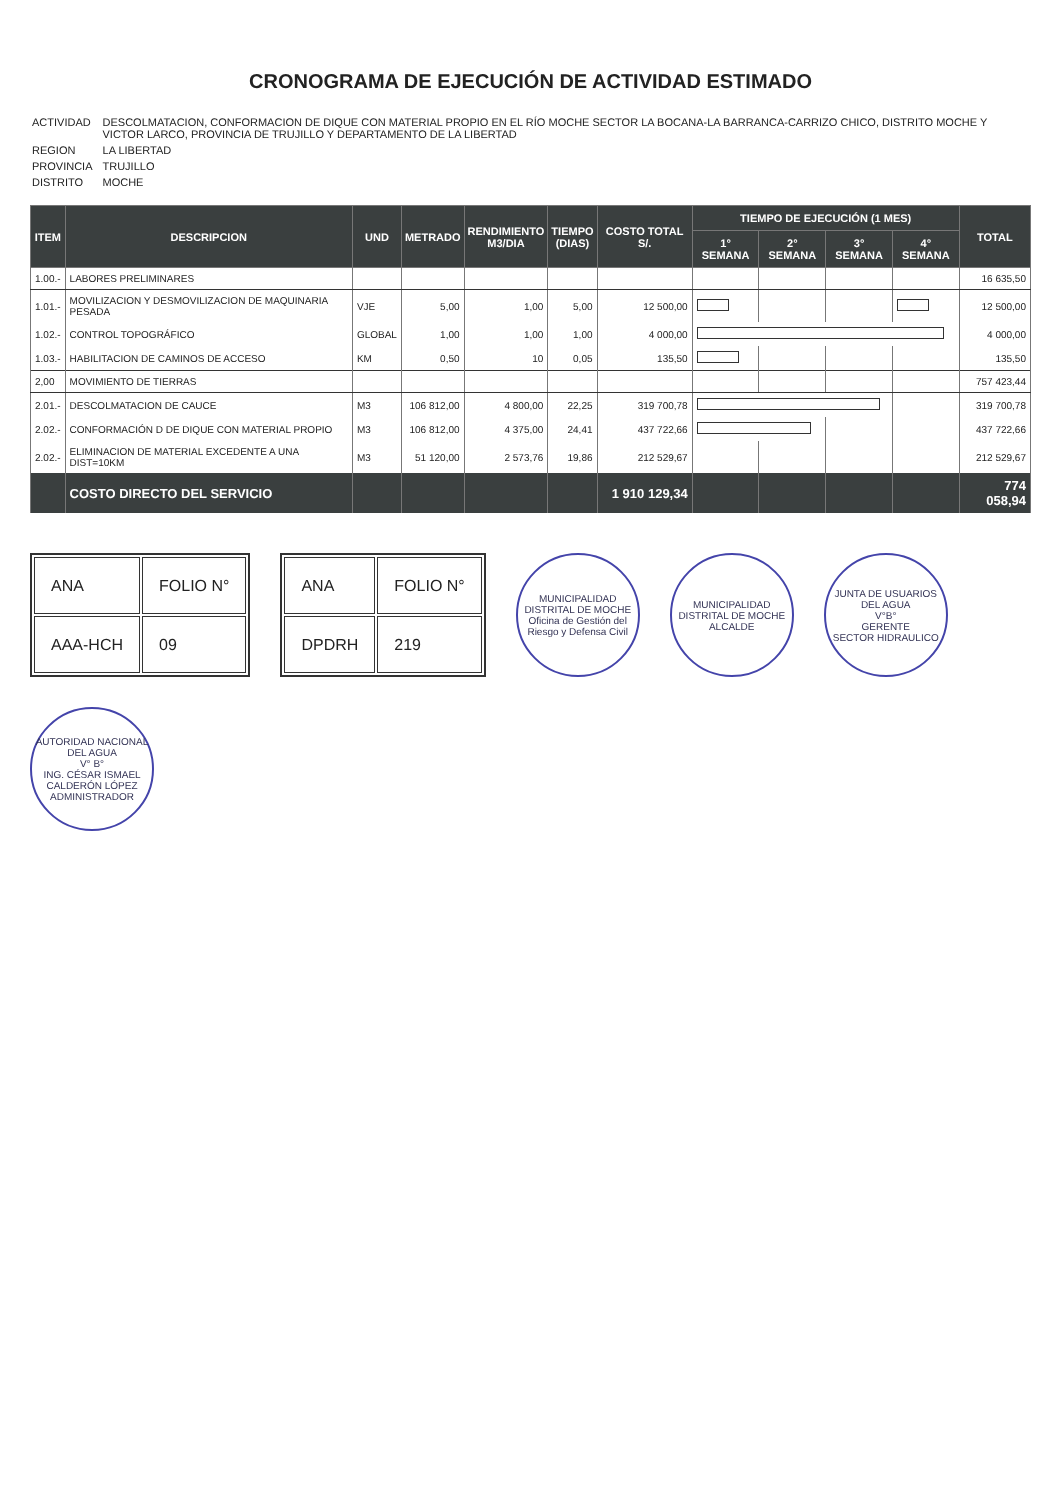CRONOGRAMA DE EJECUCIÓN DE ACTIVIDAD ESTIMADO
| ACTIVIDAD | DESCOLMATACION, CONFORMACION DE DIQUE CON MATERIAL PROPIO EN EL RÍO MOCHE SECTOR LA BOCANA-LA BARRANCA-CARRIZO CHICO, DISTRITO MOCHE Y VICTOR LARCO, PROVINCIA DE TRUJILLO Y DEPARTAMENTO DE LA LIBERTAD |
| REGION | LA LIBERTAD |
| PROVINCIA | TRUJILLO |
| DISTRITO | MOCHE |
| ITEM | DESCRIPCION | UND | METRADO | RENDIMIENTO M3/DIA | TIEMPO (DIAS) | COSTO TOTAL S/. | TIEMPO DE EJECUCIÓN (1 MES) | | | | TOTAL |
| --- | --- | --- | --- | --- | --- | --- | --- | --- | --- | --- | --- |
| | | | | | | | 1° SEMANA | 2° SEMANA | 3° SEMANA | 4° SEMANA | |
| 1.00.- | LABORES PRELIMINARES | | | | | | | | | | 16 635,50 |
| 1.01.- | MOVILIZACION Y DESMOVILIZACION DE MAQUINARIA PESADA | VJE | 5,00 | 1,00 | 5,00 | 12 500,00 | | | | | 12 500,00 |
| 1.02.- | CONTROL TOPOGRÁFICO | GLOBAL | 1,00 | 1,00 | 1,00 | 4 000,00 | | | | | 4 000,00 |
| 1.03.- | HABILITACION DE CAMINOS DE ACCESO | KM | 0,50 | 10 | 0,05 | 135,50 | | | | | 135,50 |
| 2,00 | MOVIMIENTO DE TIERRAS | | | | | | | | | | 757 423,44 |
| 2.01.- | DESCOLMATACION DE CAUCE | M3 | 106 812,00 | 4 800,00 | 22,25 | 319 700,78 | | | | | 319 700,78 |
| 2.02.- | CONFORMACIÓN D DE DIQUE CON MATERIAL PROPIO | M3 | 106 812,00 | 4 375,00 | 24,41 | 437 722,66 | | | | | 437 722,66 |
| 2.02.- | ELIMINACION DE MATERIAL EXCEDENTE A UNA DIST=10KM | M3 | 51 120,00 | 2 573,76 | 19,86 | 212 529,67 | | | | | 212 529,67 |
| | COSTO DIRECTO DEL SERVICIO | | | | | 1 910 129,34 | | | | | 774 058,94 |
| ANA | FOLIO N° |
| AAA-HCH | 09 |
| ANA | FOLIO N° |
| DPDRH | 219 |
MUNICIPALIDAD DISTRITAL DE MOCHE
Oficina de Gestión del Riesgo y Defensa Civil
MUNICIPALIDAD DISTRITAL DE MOCHE
ALCALDE
JUNTA DE USUARIOS DEL AGUA
V°B°
GERENTE
SECTOR HIDRAULICO
AUTORIDAD NACIONAL DEL AGUA
V° B°
ING. CÉSAR ISMAEL CALDERÓN LÓPEZ
ADMINISTRADOR